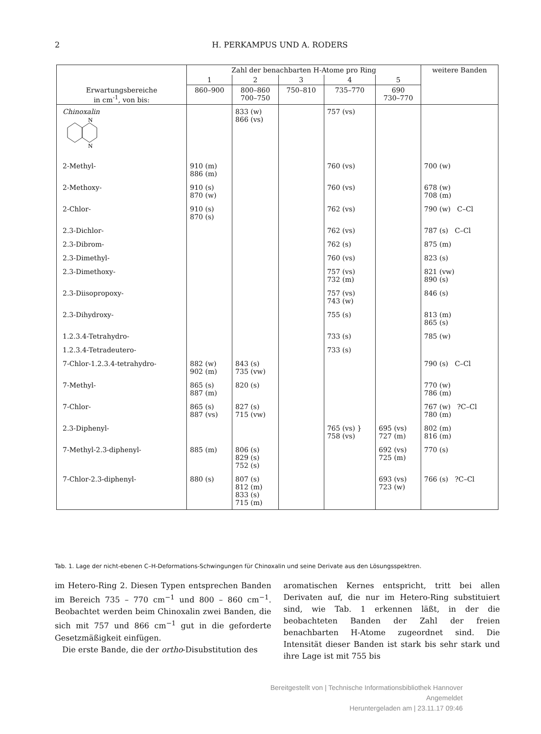2 H. PERKAMPUS UND A. RODERS
| | Zahl der benachbarten H-Atome pro Ring | | | | | weitere Banden |
| --- | --- | --- | --- | --- | --- | --- |
| | 1 | 2 | 3 | 4 | 5 | |
| Erwartungsbereiche in cm<sup>-1</sup>, von bis: | 860–900 | 800–860 700–750 | 750–810 | 735–770 | 690 730–770 | |
| Chinoxalin N N | | 833 (w) 866 (vs) | | 757 (vs) | | |
| 2-Methyl- | 910 (m) 886 (m) | | | 760 (vs) | | 700 (w) |
| 2-Methoxy- | 910 (s) 870 (w) | | | 760 (vs) | | 678 (w) 708 (m) |
| 2-Chlor- | 910 (s) 870 (s) | | | 762 (vs) | | 790 (w) C–Cl |
| 2.3-Dichlor- | | | | 762 (vs) | | 787 (s) C–Cl |
| 2.3-Dibrom- | | | | 762 (s) | | 875 (m) |
| 2.3-Dimethyl- | | | | 760 (vs) | | 823 (s) |
| 2.3-Dimethoxy- | | | | 757 (vs) 732 (m) | | 821 (vw) 890 (s) |
| 2.3-Diisopropoxy- | | | | 757 (vs) 743 (w) | | 846 (s) |
| 2.3-Dihydroxy- | | | | 755 (s) | | 813 (m) 865 (s) |
| 1.2.3.4-Tetrahydro- | | | | 733 (s) | | 785 (w) |
| 1.2.3.4-Tetradeutero- | | | | 733 (s) | | |
| 7-Chlor-1.2.3.4-tetrahydro- | 882 (w) 902 (m) | 843 (s) 735 (vw) | | | | 790 (s) C–Cl |
| 7-Methyl- | 865 (s) 887 (m) | 820 (s) | | | | 770 (w) 786 (m) |
| 7-Chlor- | 865 (s) 887 (vs) | 827 (s) 715 (vw) | | | | 767 (w) ?C–Cl 780 (m) |
| 2.3-Diphenyl- | | | | 765 (vs) } 758 (vs) | 695 (vs) 727 (m) | 802 (m) 816 (m) |
| 7-Methyl-2.3-diphenyl- | 885 (m) | 806 (s) 829 (s) 752 (s) | | | 692 (vs) 725 (m) | 770 (s) |
| 7-Chlor-2.3-diphenyl- | 880 (s) | 807 (s) 812 (m) 833 (s) 715 (m) | | | 693 (vs) 723 (w) | 766 (s) ?C–Cl |
Tab. 1. Lage der nicht-ebenen C–H-Deformations-Schwingungen für Chinoxalin und seine Derivate aus den Lösungsspektren.
im Hetero-Ring 2. Diesen Typen entsprechen Banden im Bereich 735 – 770 cm<sup>−1</sup> und 800 – 860 cm<sup>−1</sup>. Beobachtet werden beim Chinoxalin zwei Banden, die sich mit 757 und 866 cm<sup>−1</sup> gut in die geforderte Gesetzmäßigkeit einfügen.
Die erste Bande, die der ortho-Disubstitution des
aromatischen Kernes entspricht, tritt bei allen Derivaten auf, die nur im Hetero-Ring substituiert sind, wie Tab. 1 erkennen läßt, in der die beobachteten Banden der Zahl der freien benachbarten H-Atome zugeordnet sind. Die Intensität dieser Banden ist stark bis sehr stark und ihre Lage ist mit 755 bis
Bereitgestellt von | Technische Informationsbibliothek Hannover
Angemeldet
Heruntergeladen am | 23.11.17 09:46